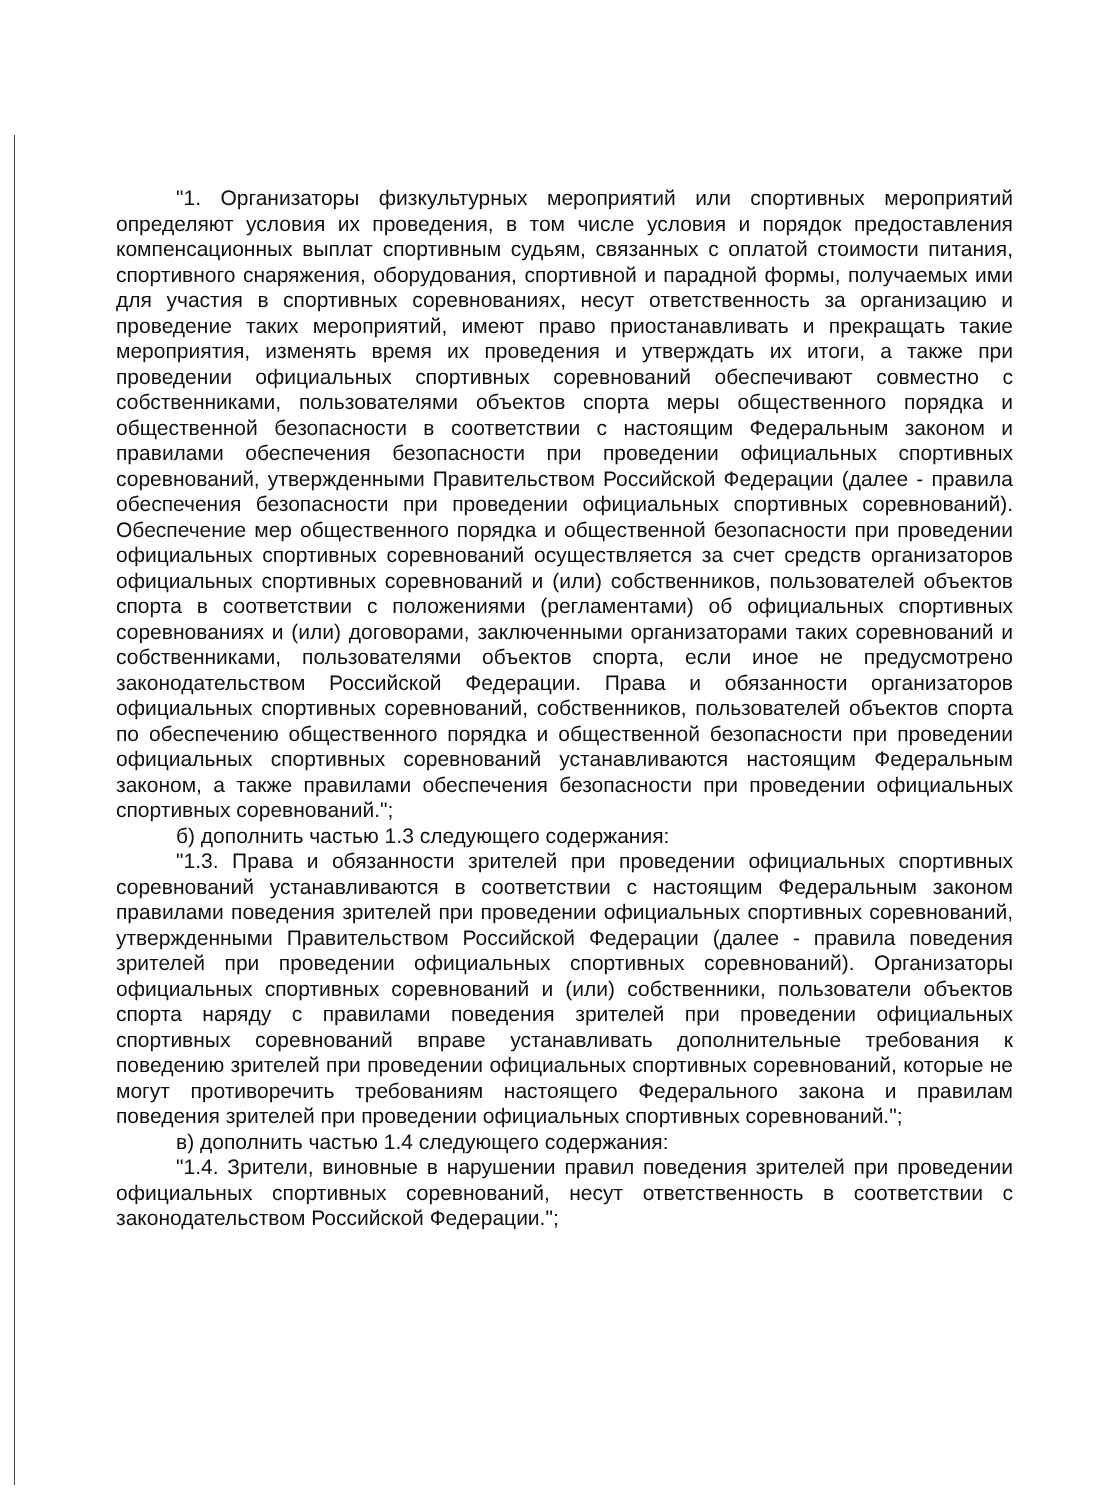"1. Организаторы физкультурных мероприятий или спортивных мероприятий определяют условия их проведения, в том числе условия и порядок предоставления компенсационных выплат спортивным судьям, связанных с оплатой стоимости питания, спортивного снаряжения, оборудования, спортивной и парадной формы, получаемых ими для участия в спортивных соревнованиях, несут ответственность за организацию и проведение таких мероприятий, имеют право приостанавливать и прекращать такие мероприятия, изменять время их проведения и утверждать их итоги, а также при проведении официальных спортивных соревнований обеспечивают совместно с собственниками, пользователями объектов спорта меры общественного порядка и общественной безопасности в соответствии с настоящим Федеральным законом и правилами обеспечения безопасности при проведении официальных спортивных соревнований, утвержденными Правительством Российской Федерации (далее - правила обеспечения безопасности при проведении официальных спортивных соревнований). Обеспечение мер общественного порядка и общественной безопасности при проведении официальных спортивных соревнований осуществляется за счет средств организаторов официальных спортивных соревнований и (или) собственников, пользователей объектов спорта в соответствии с положениями (регламентами) об официальных спортивных соревнованиях и (или) договорами, заключенными организаторами таких соревнований и собственниками, пользователями объектов спорта, если иное не предусмотрено законодательством Российской Федерации. Права и обязанности организаторов официальных спортивных соревнований, собственников, пользователей объектов спорта по обеспечению общественного порядка и общественной безопасности при проведении официальных спортивных соревнований устанавливаются настоящим Федеральным законом, а также правилами обеспечения безопасности при проведении официальных спортивных соревнований.";
б) дополнить частью 1.3 следующего содержания:
"1.3. Права и обязанности зрителей при проведении официальных спортивных соревнований устанавливаются в соответствии с настоящим Федеральным законом правилами поведения зрителей при проведении официальных спортивных соревнований, утвержденными Правительством Российской Федерации (далее - правила поведения зрителей при проведении официальных спортивных соревнований). Организаторы официальных спортивных соревнований и (или) собственники, пользователи объектов спорта наряду с правилами поведения зрителей при проведении официальных спортивных соревнований вправе устанавливать дополнительные требования к поведению зрителей при проведении официальных спортивных соревнований, которые не могут противоречить требованиям настоящего Федерального закона и правилам поведения зрителей при проведении официальных спортивных соревнований.";
в) дополнить частью 1.4 следующего содержания:
"1.4. Зрители, виновные в нарушении правил поведения зрителей при проведении официальных спортивных соревнований, несут ответственность в соответствии с законодательством Российской Федерации.";